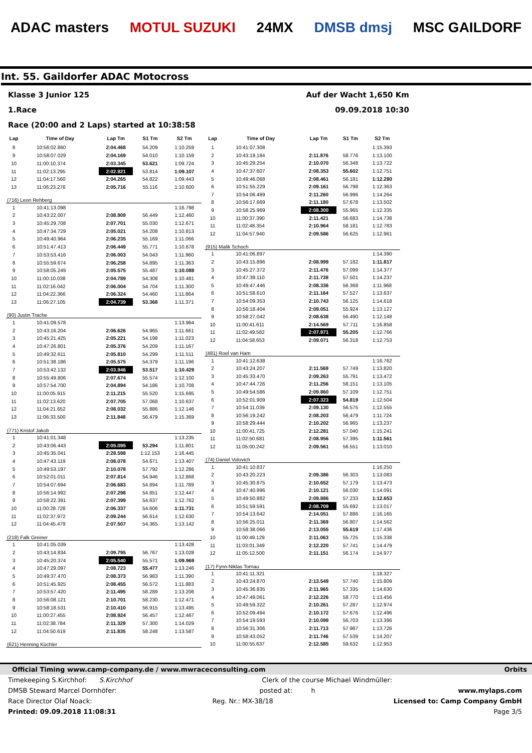ADAC masters MOTUL SUZUKI 24MX DMSB dmsj MSC GAILDORF
Int. 55. Gaildorfer ADAC Motocross
Klasse 3 Junior 125 Auf der Wacht 1,650 Km
1.Race 09.09.2018 10:30
Race (20:00 and 2 Laps) started at 10:38:58
| Lap | Time of Day | Lap Tm | S1 Tm | S2 Tm |
| --- | --- | --- | --- | --- |
| 8 | 10:56:02.860 | 2:04.468 | 54.209 | 1:10.259 |
| 9 | 10:58:07.029 | 2:04.169 | 54.010 | 1:10.159 |
| 10 | 11:00:10.374 | 2:03.345 | 53.621 | 1:09.724 |
| 11 | 11:02:13.295 | 2:02.921 | 53.814 | 1:09.107 |
| 12 | 11:04:17.560 | 2:04.265 | 54.822 | 1:09.443 |
| 13 | 11:06:23.276 | 2:05.716 | 55.116 | 1:10.600 |
| (716) Leon Rehberg | | | | |
| 1 | 10:41:13.098 | | | 1:16.798 |
| 2 | 10:43:22.007 | 2:08.909 | 56.449 | 1:12.460 |
| 3 | 10:45:29.708 | 2:07.701 | 55.030 | 1:12.671 |
| 4 | 10:47:34.729 | 2:05.021 | 54.208 | 1:10.813 |
| 5 | 10:49:40.964 | 2:06.235 | 55.169 | 1:11.066 |
| 6 | 10:51:47.413 | 2:06.449 | 55.771 | 1:10.678 |
| 7 | 10:53:53.416 | 2:06.003 | 54.043 | 1:11.960 |
| 8 | 10:55:59.674 | 2:06.258 | 54.895 | 1:11.363 |
| 9 | 10:58:05.249 | 2:05.575 | 55.487 | 1:10.088 |
| 10 | 11:00:10.038 | 2:04.789 | 54.308 | 1:10.481 |
| 11 | 11:02:16.042 | 2:06.004 | 54.704 | 1:11.300 |
| 12 | 11:04:22.366 | 2:06.324 | 54.460 | 1:11.864 |
| 13 | 11:06:27.105 | 2:04.739 | 53.368 | 1:11.371 |
| (90) Justin Trache | | | | |
| 1 | 10:41:09.578 | | | 1:13.964 |
| 2 | 10:43:16.204 | 2:06.626 | 54.965 | 1:11.661 |
| 3 | 10:45:21.425 | 2:05.221 | 54.198 | 1:11.023 |
| 4 | 10:47:26.801 | 2:05.376 | 54.209 | 1:11.167 |
| 5 | 10:49:32.611 | 2:05.810 | 54.299 | 1:11.511 |
| 6 | 10:51:38.186 | 2:05.575 | 54.379 | 1:11.196 |
| 7 | 10:53:42.132 | 2:03.946 | 53.517 | 1:10.429 |
| 8 | 10:55:49.806 | 2:07.674 | 55.574 | 1:12.100 |
| 9 | 10:57:54.700 | 2:04.894 | 54.186 | 1:10.708 |
| 10 | 11:00:05.915 | 2:11.215 | 55.520 | 1:15.695 |
| 11 | 11:02:13.620 | 2:07.705 | 57.068 | 1:10.637 |
| 12 | 11:04:21.652 | 2:08.032 | 55.886 | 1:12.146 |
| 13 | 11:06:33.500 | 2:11.848 | 56.479 | 1:15.369 |
| (771) Kristof Jakob | | | | |
| 1 | 10:41:01.348 | | | 1:13.235 |
| 2 | 10:43:06.443 | 2:05.095 | 53.294 | 1:11.801 |
| 3 | 10:45:35.041 | 2:28.598 | 1:12.153 | 1:16.445 |
| 4 | 10:47:43.119 | 2:08.078 | 54.671 | 1:13.407 |
| 5 | 10:49:53.197 | 2:10.078 | 57.792 | 1:12.286 |
| 6 | 10:52:01.011 | 2:07.814 | 54.946 | 1:12.868 |
| 7 | 10:54:07.694 | 2:06.683 | 54.894 | 1:11.789 |
| 8 | 10:56:14.992 | 2:07.298 | 54.851 | 1:12.447 |
| 9 | 10:58:22.391 | 2:07.399 | 54.637 | 1:12.762 |
| 10 | 11:00:28.728 | 2:06.337 | 54.606 | 1:11.731 |
| 11 | 11:02:37.972 | 2:09.244 | 56.614 | 1:12.630 |
| 12 | 11:04:45.479 | 2:07.507 | 54.365 | 1:13.142 |
| (218) Falk Greiner | | | | |
| 1 | 10:41:05.039 | | | 1:13.428 |
| 2 | 10:43:14.834 | 2:09.795 | 56.767 | 1:13.028 |
| 3 | 10:45:20.374 | 2:05.540 | 55.571 | 1:09.969 |
| 4 | 10:47:29.097 | 2:08.723 | 55.477 | 1:13.246 |
| 5 | 10:49:37.470 | 2:08.373 | 56.983 | 1:11.390 |
| 6 | 10:51:45.925 | 2:08.455 | 56.572 | 1:11.883 |
| 7 | 10:53:57.420 | 2:11.495 | 58.289 | 1:13.206 |
| 8 | 10:56:08.121 | 2:10.701 | 58.230 | 1:12.471 |
| 9 | 10:58:18.531 | 2:10.410 | 56.915 | 1:13.495 |
| 10 | 11:00:27.455 | 2:08.924 | 56.457 | 1:12.467 |
| 11 | 11:02:38.784 | 2:11.329 | 57.300 | 1:14.029 |
| 12 | 11:04:50.619 | 2:11.835 | 58.248 | 1:13.587 |
| (621) Henning Küchler | | | | |
| Lap | Time of Day | Lap Tm | S1 Tm | S2 Tm |
| --- | --- | --- | --- | --- |
| 1 | 10:41:07.308 | | | 1:15.393 |
| 2 | 10:43:19.184 | 2:11.876 | 58.776 | 1:13.100 |
| 3 | 10:45:29.254 | 2:10.070 | 56.348 | 1:13.722 |
| 4 | 10:47:37.607 | 2:08.353 | 55.602 | 1:12.751 |
| 5 | 10:49:46.068 | 2:08.461 | 56.181 | 1:12.280 |
| 6 | 10:51:55.229 | 2:09.161 | 56.798 | 1:12.363 |
| 7 | 10:54:06.489 | 2:11.260 | 56.996 | 1:14.264 |
| 8 | 10:56:17.669 | 2:11.180 | 57.678 | 1:13.502 |
| 9 | 10:58:25.969 | 2:08.300 | 55.965 | 1:12.335 |
| 10 | 11:00:37.390 | 2:11.421 | 56.683 | 1:14.738 |
| 11 | 11:02:48.354 | 2:10.964 | 58.181 | 1:12.783 |
| 12 | 11:04:57.940 | 2:09.586 | 56.625 | 1:12.961 |
| (915) Malik Schoch | | | | |
| 1 | 10:41:06.897 | | | 1:14.390 |
| 2 | 10:43:15.896 | 2:08.999 | 57.182 | 1:11.817 |
| 3 | 10:45:27.372 | 2:11.476 | 57.099 | 1:14.377 |
| 4 | 10:47:39.110 | 2:11.738 | 57.501 | 1:14.237 |
| 5 | 10:49:47.446 | 2:08.336 | 56.368 | 1:11.968 |
| 6 | 10:51:58.610 | 2:11.164 | 57.527 | 1:13.637 |
| 7 | 10:54:09.353 | 2:10.743 | 56.125 | 1:14.618 |
| 8 | 10:56:18.404 | 2:09.051 | 55.924 | 1:13.127 |
| 9 | 10:58:27.042 | 2:08.638 | 56.490 | 1:12.148 |
| 10 | 11:00:41.611 | 2:14.569 | 57.711 | 1:16.858 |
| 11 | 11:02:49.582 | 2:07.971 | 55.205 | 1:12.766 |
| 12 | 11:04:58.653 | 2:09.071 | 56.318 | 1:12.753 |
| (481) Roel van Ham | | | | |
| 1 | 10:41:12.638 | | | 1:16.762 |
| 2 | 10:43:24.207 | 2:11.569 | 57.749 | 1:13.820 |
| 3 | 10:45:33.470 | 2:09.263 | 55.791 | 1:13.472 |
| 4 | 10:47:44.726 | 2:11.256 | 58.151 | 1:13.105 |
| 5 | 10:49:54.586 | 2:09.860 | 57.109 | 1:12.751 |
| 6 | 10:52:01.909 | 2:07.323 | 54.819 | 1:12.504 |
| 7 | 10:54:11.039 | 2:09.130 | 56.575 | 1:12.555 |
| 8 | 10:56:19.242 | 2:08.203 | 56.479 | 1:11.724 |
| 9 | 10:58:29.444 | 2:10.202 | 56.965 | 1:13.237 |
| 10 | 11:00:41.725 | 2:12.281 | 57.040 | 1:15.241 |
| 11 | 11:02:50.681 | 2:08.956 | 57.395 | 1:11.561 |
| 12 | 11:05:00.242 | 2:09.561 | 56.551 | 1:13.010 |
| (74) Daniel Volovich | | | | |
| 1 | 10:41:10.837 | | | 1:16.250 |
| 2 | 10:43:20.223 | 2:09.386 | 56.303 | 1:13.083 |
| 3 | 10:45:30.875 | 2:10.652 | 57.179 | 1:13.473 |
| 4 | 10:47:40.996 | 2:10.121 | 56.030 | 1:14.091 |
| 5 | 10:49:50.882 | 2:09.886 | 57.233 | 1:12.653 |
| 6 | 10:51:59.591 | 2:08.709 | 55.692 | 1:13.017 |
| 7 | 10:54:13.642 | 2:14.051 | 57.886 | 1:16.165 |
| 8 | 10:56:25.011 | 2:11.369 | 56.807 | 1:14.562 |
| 9 | 10:58:38.066 | 2:13.055 | 55.619 | 1:17.436 |
| 10 | 11:00:49.129 | 2:11.063 | 55.725 | 1:15.338 |
| 11 | 11:03:01.349 | 2:12.220 | 57.741 | 1:14.479 |
| 12 | 11:05:12.500 | 2:11.151 | 56.174 | 1:14.977 |
| (17) Fynn-Niklas Tornau | | | | |
| 1 | 10:41:11.321 | | | 1:18.327 |
| 2 | 10:43:24.870 | 2:13.549 | 57.740 | 1:15.809 |
| 3 | 10:45:36.835 | 2:11.965 | 57.335 | 1:14.630 |
| 4 | 10:47:49.061 | 2:12.226 | 58.770 | 1:13.456 |
| 5 | 10:49:59.322 | 2:10.261 | 57.287 | 1:12.974 |
| 6 | 10:52:09.494 | 2:10.172 | 57.676 | 1:12.496 |
| 7 | 10:54:19.593 | 2:10.099 | 56.703 | 1:13.396 |
| 8 | 10:56:31.306 | 2:11.713 | 57.987 | 1:13.726 |
| 9 | 10:58:43.052 | 2:11.746 | 57.539 | 1:14.207 |
| 10 | 11:00:55.637 | 2:12.585 | 59.632 | 1:12.953 |
Official Timing www.camp-company.de / www.mwraceconsulting.com Orbits
Timekeeping S.Kirchhof: S.Kirchhof Clerk of the course Michael Windmüller:
DMSB Steward Marcel Dornhöfer: posted at: h www.mylaps.com
Race Director Olaf Noack: Reg. Nr.: MX-38/18 Licensed to: Camp Company GmbH
Printed: 09.09.2018 11:08:31 Page 3/5